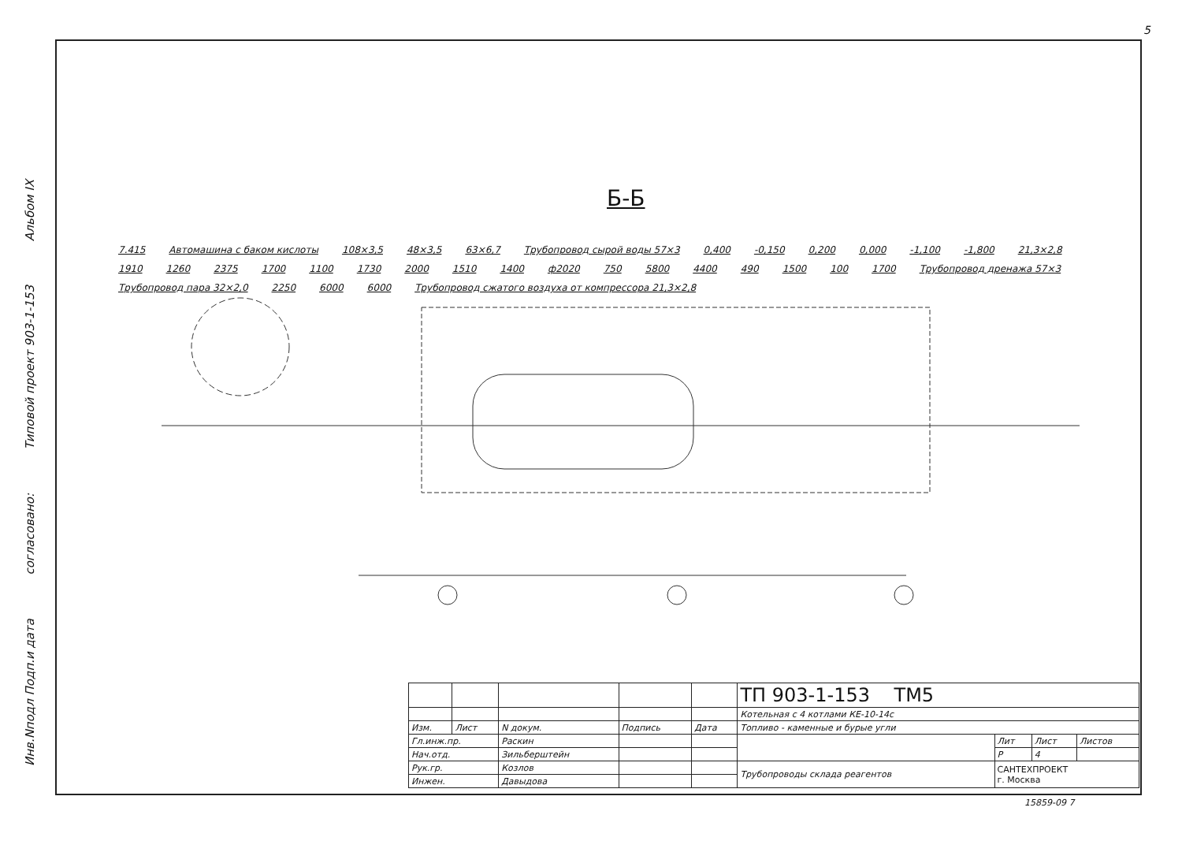Альбом IX
Типовой проект 903-1-153
согласовано:
Инв.Nподл Подп.и дата
5
Б-Б
7.415 Автомашина с баком кислоты 108×3,5 48×3,5 63×6,7 Трубопровод сырой воды 57×3 0,400 -0,150 0,200 0,000 -1,100 -1,800 21,3×2,8 1910 1260 2375 1700 1100 1730 2000 1510 1400 ф2020 750 5800 4400 490 1500 100 1700 Трубопровод дренажа 57×3 Трубопровод пара 32×2,0 2250 6000 6000 Трубопровод сжатого воздуха от компрессора 21,3×2,8
| | | | | | ТП 903-1-153 ТМ5 | | | |
| | | | | | Котельная с 4 котлами КЕ-10-14с | | | |
| Изм. | Лист | N докум. | Подпись | Дата | Топливо - каменные и бурые угли | | | |
| Гл.инж.пр. | | Раскин | | | | Лит | Лист | Листов |
| Нач.отд. | | Зильберштейн | | | | Р | 4 | |
| Рук.гр. | | Козлов | | | Трубопроводы склада реагентов | САНТЕХПРОЕКТ г. Москва | | |
| Инжен. | | Давыдова | | | | | | |
15859-09 7